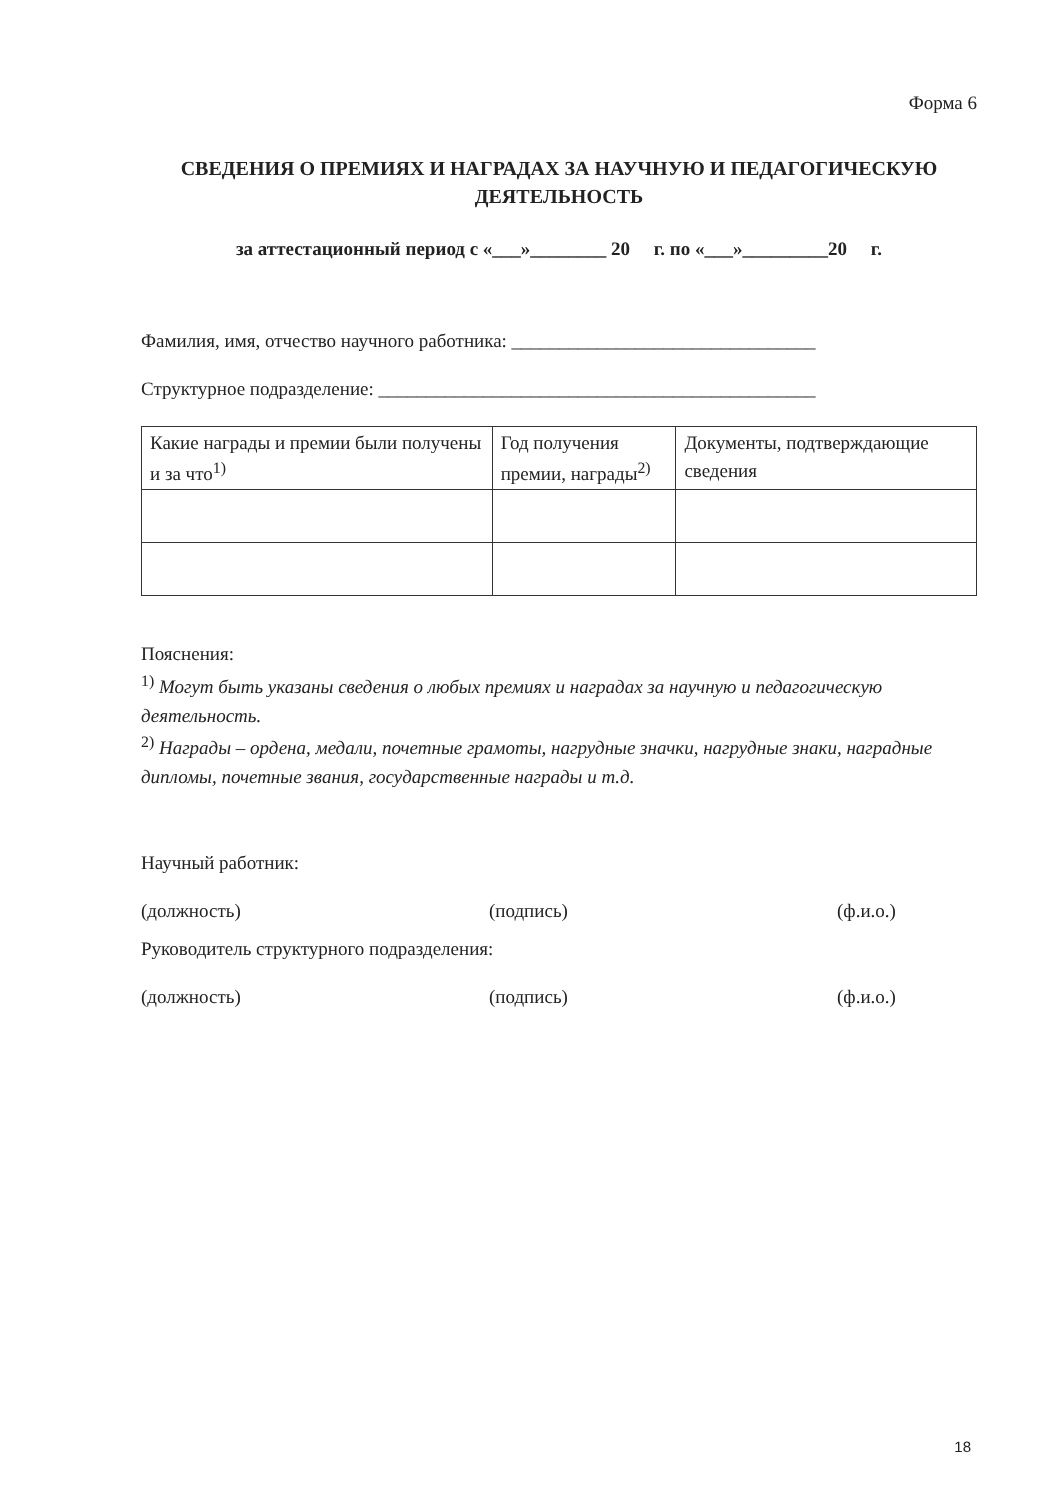Форма 6
СВЕДЕНИЯ О ПРЕМИЯХ И НАГРАДАХ ЗА НАУЧНУЮ И ПЕДАГОГИЧЕСКУЮ ДЕЯТЕЛЬНОСТЬ
за аттестационный период с «___»________ 20 г. по «___»_________20 г.
Фамилия, имя, отчество научного работника: ________________________________
Структурное подразделение: ______________________________________________
| Какие награды и премии были получены и за что<sup>1)</sup> | Год получения премии, награды<sup>2)</sup> | Документы, подтверждающие сведения |
| --- | --- | --- |
Пояснения:
<sup>1)</sup> Могут быть указаны сведения о любых премиях и наградах за научную и педагогическую деятельность.
<sup>2)</sup> Награды – ордена, медали, почетные грамоты, нагрудные значки, нагрудные знаки, наградные дипломы, почетные звания, государственные награды и т.д.
Научный работник:
(должность) (подпись) (ф.и.о.)
Руководитель структурного подразделения:
(должность) (подпись) (ф.и.о.)
18